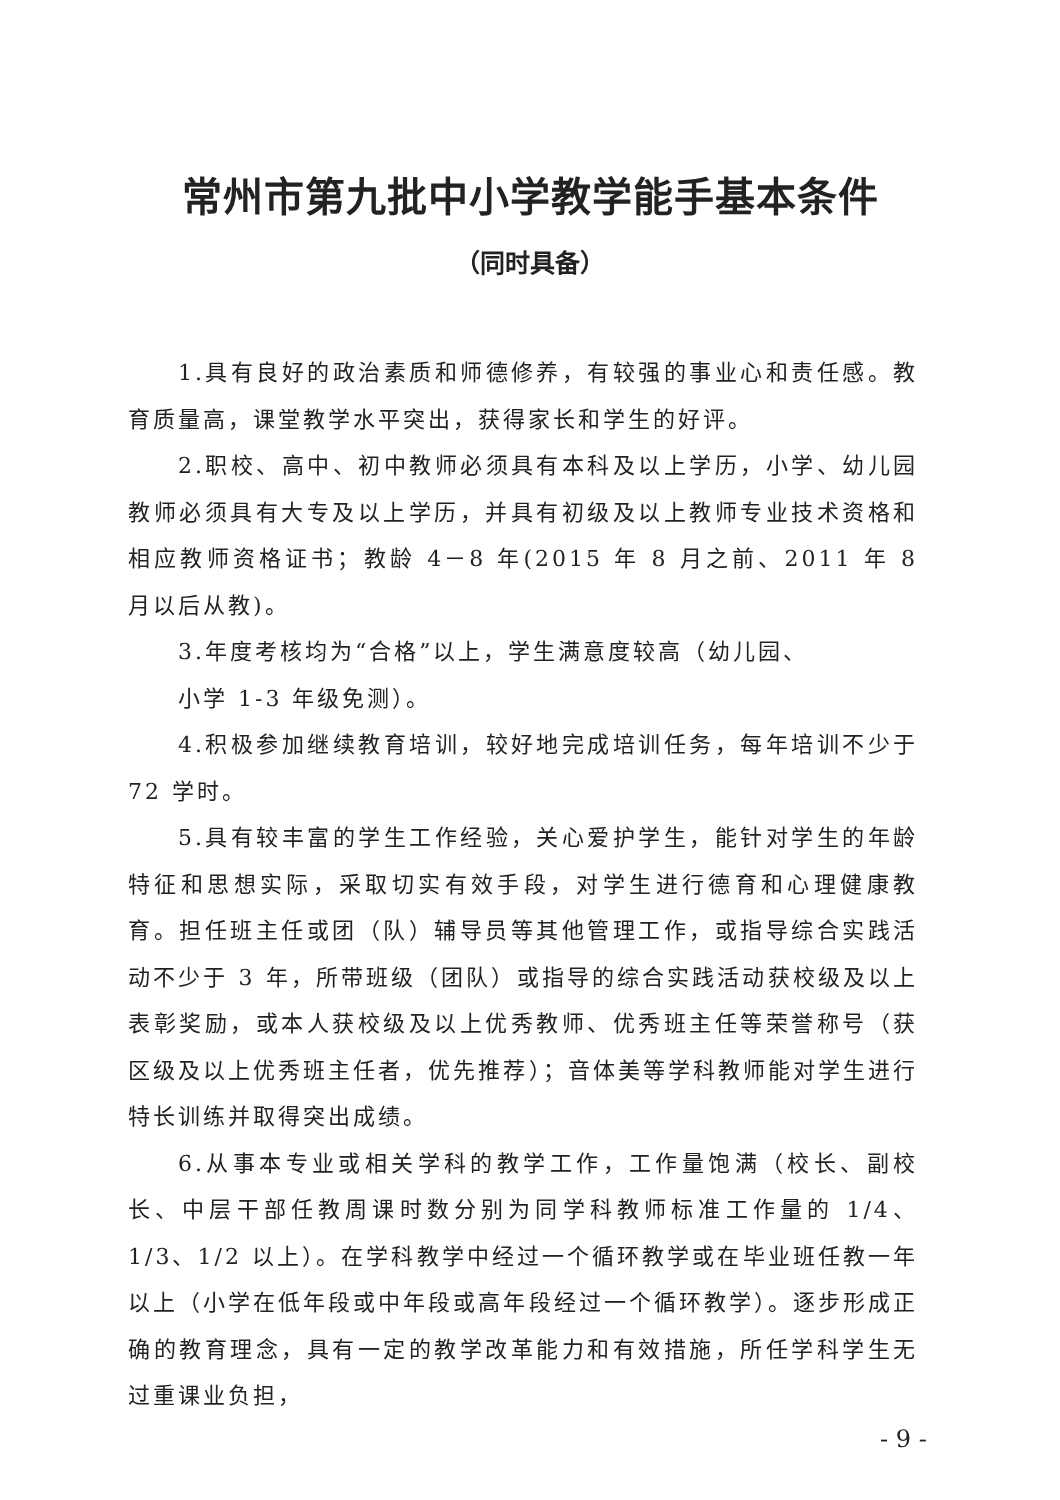常州市第九批中小学教学能手基本条件
（同时具备）
1.具有良好的政治素质和师德修养，有较强的事业心和责任感。教育质量高，课堂教学水平突出，获得家长和学生的好评。
2.职校、高中、初中教师必须具有本科及以上学历，小学、幼儿园教师必须具有大专及以上学历，并具有初级及以上教师专业技术资格和相应教师资格证书；教龄 4－8 年(2015 年 8 月之前、2011 年 8 月以后从教)。
3.年度考核均为“合格”以上，学生满意度较高（幼儿园、
小学 1-3 年级免测）。
4.积极参加继续教育培训，较好地完成培训任务，每年培训不少于 72 学时。
5.具有较丰富的学生工作经验，关心爱护学生，能针对学生的年龄特征和思想实际，采取切实有效手段，对学生进行德育和心理健康教育。担任班主任或团（队）辅导员等其他管理工作，或指导综合实践活动不少于 3 年，所带班级（团队）或指导的综合实践活动获校级及以上表彰奖励，或本人获校级及以上优秀教师、优秀班主任等荣誉称号（获区级及以上优秀班主任者，优先推荐）；音体美等学科教师能对学生进行特长训练并取得突出成绩。
6.从事本专业或相关学科的教学工作，工作量饱满（校长、副校长、中层干部任教周课时数分别为同学科教师标准工作量的 1/4、1/3、1/2 以上）。在学科教学中经过一个循环教学或在毕业班任教一年以上（小学在低年段或中年段或高年段经过一个循环教学）。逐步形成正确的教育理念，具有一定的教学改革能力和有效措施，所任学科学生无过重课业负担，
- 9 -